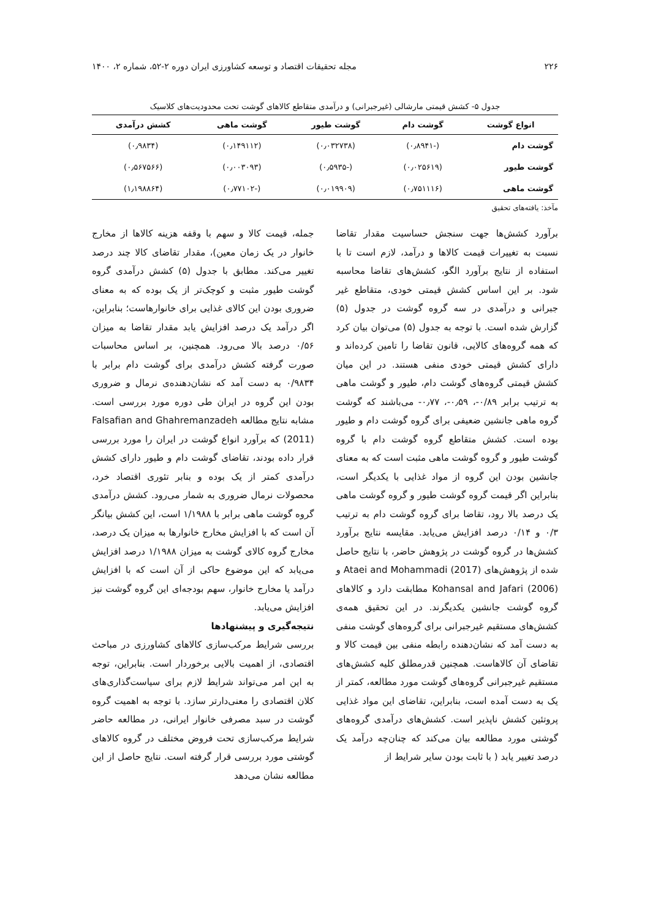۲۲۶ مجله تحقیقات اقتصاد و توسعه کشاورزی ایران دوره ۲-۵۲، شماره ۲، ۱۴۰۰
جدول ۵- کشش قیمتی مارشالی (غیرجبرانی) و درآمدی متقاطع کالاهای گوشت تحت محدودیت‌های کلاسیک
| انواع گوشت | گوشت دام | گوشت طیور | گوشت ماهی | کشش درآمدی |
| --- | --- | --- | --- | --- |
| گوشت دام | (-۰٫۸۹۴۱) | (۰٫۰۳۲۷۳۸) | (۰٫۱۴۹۱۱۲) | (۰٫۹۸۳۴) |
| گوشت طیور | (۰٫۰۲۵۶۱۹) | (-۰٫۵۹۳۵) | (۰٫۰۰۳۰۹۳) | (۰٫۵۶۷۵۶۶) |
| گوشت ماهی | (۰٫۷۵۱۱۱۶) | (۰٫۰۱۹۹۰۹) | (-۰٫۷۷۱۰۲) | (۱٫۱۹۸۸۶۴) |
مآخذ: یافته‌های تحقیق
برآورد کشش‌ها جهت سنجش حساسیت مقدار تقاضا نسبت به تغییرات قیمت کالاها و درآمد، لازم است تا با استفاده از نتایج برآورد الگو، کشش‌های تقاضا محاسبه شود. بر این اساس کشش قیمتی خودی، متقاطع غیر جبرانی و درآمدی در سه گروه گوشت در جدول (۵) گزارش شده است. با توجه به جدول (۵) می‌توان بیان کرد که همه گروه‌های کالایی، قانون تقاضا را تامین کرده‌اند و دارای کشش قیمتی خودی منفی هستند. در این میان کشش قیمتی گروه‌های گوشت دام، طیور و گوشت ماهی به ترتیب برابر ۰/۸۹-، ۰٫۵۹-، ۰٫۷۷- می‌باشند که گوشت گروه ماهی جانشین ضعیفی برای گروه گوشت دام و طیور بوده است. کشش متقاطع گروه گوشت دام با گروه گوشت طیور و گروه گوشت ماهی مثبت است که به معنای جانشین بودن این گروه از مواد غذایی با یکدیگر است، بنابراین اگر قیمت گروه گوشت طیور و گروه گوشت ماهی یک درصد بالا رود، تقاضا برای گروه گوشت دام به ترتیب ۰/۳ و ۰/۱۴ درصد افزایش می‌یابد. مقایسه نتایج برآورد کشش‌ها در گروه گوشت در پژوهش حاضر، با نتایج حاصل شده از پژوهش‌های Ataei and Mohammadi (2017) و Kohansal and Jafari (2006) مطابقت دارد و کالاهای گروه گوشت جانشین یکدیگرند. در این تحقیق همه‌ی کشش‌های مستقیم غیرجبرانی برای گروه‌های گوشت منفی به دست آمد که نشان‌دهنده رابطه منفی بین قیمت کالا و تقاضای آن کالاهاست. همچنین قدرمطلق کلیه کشش‌های مستقیم غیرجبرانی گروه‌های گوشت مورد مطالعه، کمتر از یک به دست آمده است، بنابراین، تقاضای این مواد غذایی پروتئین کشش ناپذیر است. کشش‌های درآمدی گروه‌های گوشتی مورد مطالعه بیان می‌کند که چنان‌چه درآمد یک درصد تغییر یابد ( با ثابت بودن سایر شرایط از
جمله، قیمت کالا و سهم با وقفه هزینه کالاها از مخارج خانوار در یک زمان معین)، مقدار تقاضای کالا چند درصد تغییر می‌کند. مطابق با جدول (۵) کشش درآمدی گروه گوشت طیور مثبت و کوچک‌تر از یک بوده که به معنای ضروری بودن این کالای غذایی برای خانوارهاست؛ بنابراین، اگر درآمد یک درصد افزایش یابد مقدار تقاضا به میزان ۰/۵۶ درصد بالا می‌رود. همچنین، بر اساس محاسبات صورت گرفته کشش درآمدی برای گوشت دام برابر با ۰/۹۸۳۴ به دست آمد که نشان‌دهنده‌ی نرمال و ضروری بودن این گروه در ایران طی دوره مورد بررسی است. مشابه نتایج مطالعه Falsafian and Ghahremanzadeh (2011) که برآورد انواع گوشت در ایران را مورد بررسی قرار داده بودند، تقاضای گوشت دام و طیور دارای کشش درآمدی کمتر از یک بوده و بنابر تئوری اقتصاد خرد، محصولات نرمال ضروری به شمار می‌رود. کشش درآمدی گروه گوشت ماهی برابر با ۱/۱۹۸۸ است، این کشش بیانگر آن است که با افزایش مخارج خانوارها به میزان یک درصد، مخارج گروه کالای گوشت به میزان ۱/۱۹۸۸ درصد افزایش می‌یابد که این موضوع حاکی از آن است که با افزایش درآمد یا مخارج خانوار، سهم بودجه‌ای این گروه گوشت نیز افزایش می‌یابد.
نتیجه‌گیری و پیشنهادها
بررسی شرایط مرکب‌سازی کالاهای کشاورزی در مباحث اقتصادی، از اهمیت بالایی برخوردار است. بنابراین، توجه به این امر می‌تواند شرایط لازم برای سیاست‌گذاری‌های کلان اقتصادی را معنی‌دارتر سازد. با توجه به اهمیت گروه گوشت در سبد مصرفی خانوار ایرانی، در مطالعه حاضر شرایط مرکب‌سازی تحت فروض مختلف در گروه کالاهای گوشتی مورد بررسی قرار گرفته است. نتایج حاصل از این مطالعه نشان می‌دهد